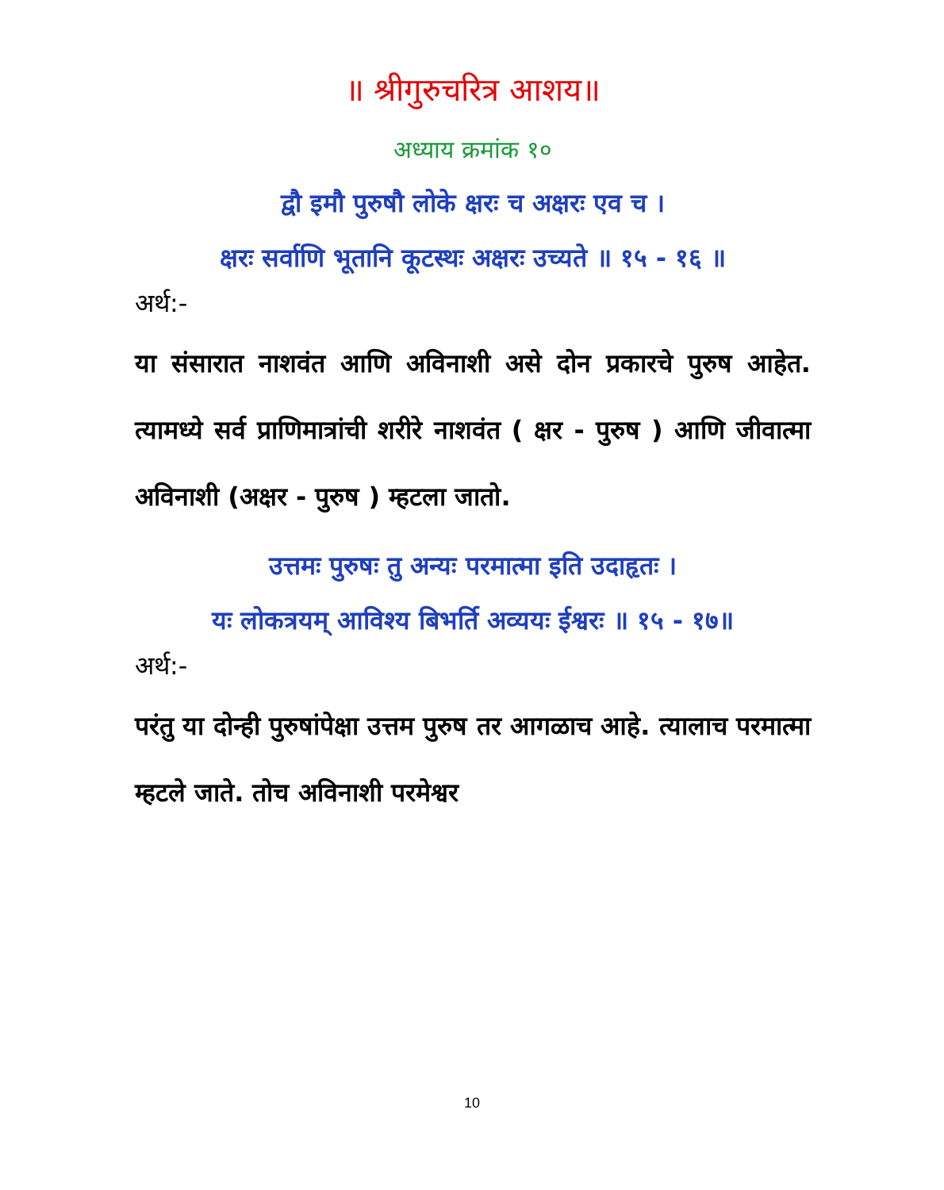॥ श्रीगुरुचरित्र आशय॥
अध्याय क्रमांक १०
द्वौ इमौ पुरुषौ लोके क्षरः च अक्षरः एव च ।
क्षरः सर्वाणि भूतानि कूटस्थः अक्षरः उच्यते ॥ १५ - १६ ॥
अर्थ:-
या संसारात नाशवंत आणि अविनाशी असे दोन प्रकारचे पुरुष आहेत. त्यामध्ये सर्व प्राणिमात्रांची शरीरे नाशवंत ( क्षर - पुरुष ) आणि जीवात्मा अविनाशी (अक्षर - पुरुष ) म्हटला जातो.
उत्तमः पुरुषः तु अन्यः परमात्मा इति उदाहृतः ।
यः लोकत्रयम् आविश्य बिभर्ति अव्ययः ईश्वरः ॥ १५ - १७॥
अर्थ:-
परंतु या दोन्ही पुरुषांपेक्षा उत्तम पुरुष तर आगळाच आहे. त्यालाच परमात्मा म्हटले जाते. तोच अविनाशी परमेश्वर
10